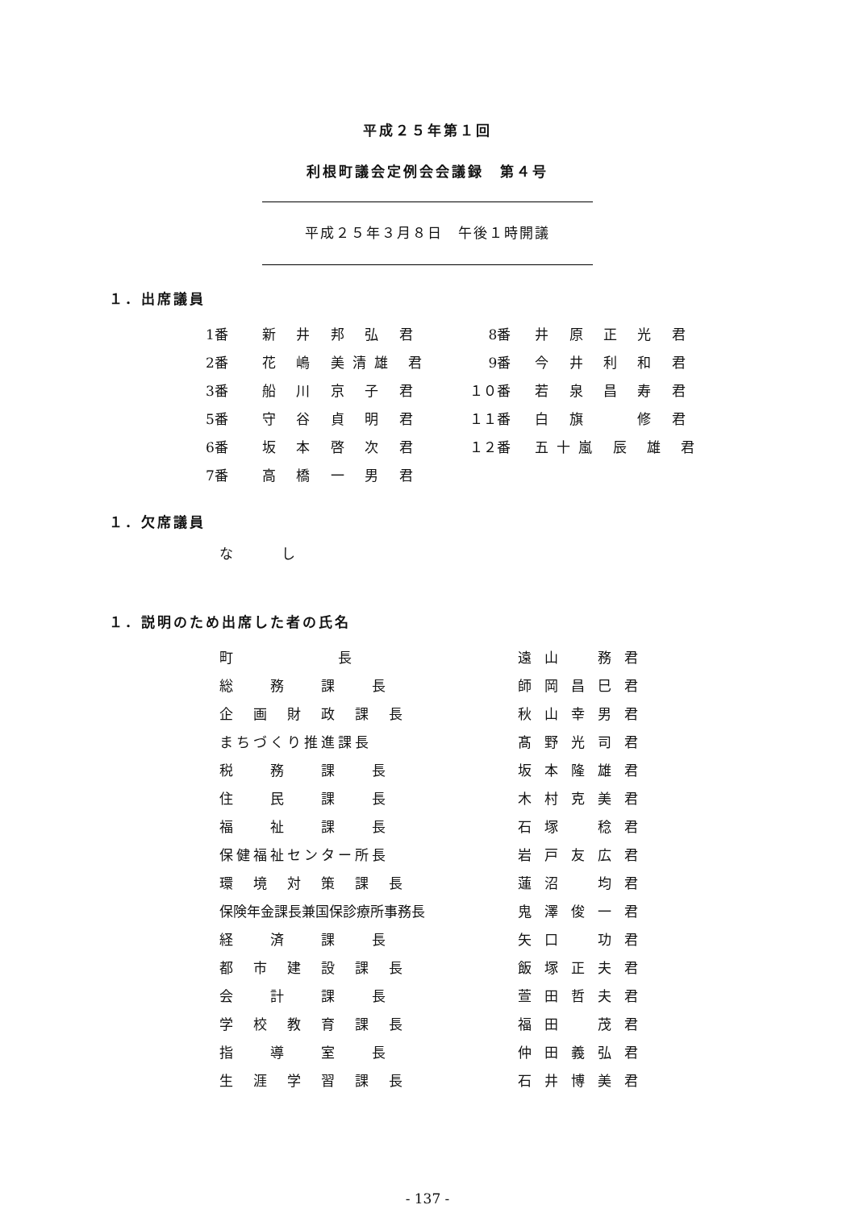平成２５年第１回
利根町議会定例会会議録　第４号
平成２５年３月８日　午後１時開議
１．出席議員
| 1番 | 新 井 邦 弘 君 | 8番 | 井 原 正 光 君 |
| 2番 | 花 嶋 美清雄 君 | 9番 | 今 井 利 和 君 |
| 3番 | 船 川 京 子 君 | １０番 | 若 泉 昌 寿 君 |
| 5番 | 守 谷 貞 明 君 | １１番 | 白 旗 修 君 |
| 6番 | 坂 本 啓 次 君 | １２番 | 五十嵐 辰 雄 君 |
| 7番 | 高 橋 一 男 君 | | |
１．欠席議員
なし
１．説明のため出席した者の氏名
| 町 長 | 遠山 務君 |
| 総 務 課 長 | 師岡昌巳君 |
| 企 画 財 政 課 長 | 秋山幸男君 |
| まちづくり推進課長 | 髙野光司君 |
| 税 務 課 長 | 坂本隆雄君 |
| 住 民 課 長 | 木村克美君 |
| 福 祉 課 長 | 石塚 稔君 |
| 保健福祉センター所長 | 岩戸友広君 |
| 環 境 対 策 課 長 | 蓮沼 均君 |
| 保険年金課長兼国保診療所事務長 | 鬼澤俊一君 |
| 経 済 課 長 | 矢口 功君 |
| 都 市 建 設 課 長 | 飯塚正夫君 |
| 会 計 課 長 | 萱田哲夫君 |
| 学 校 教 育 課 長 | 福田 茂君 |
| 指 導 室 長 | 仲田義弘君 |
| 生 涯 学 習 課 長 | 石井博美君 |
- 137 -